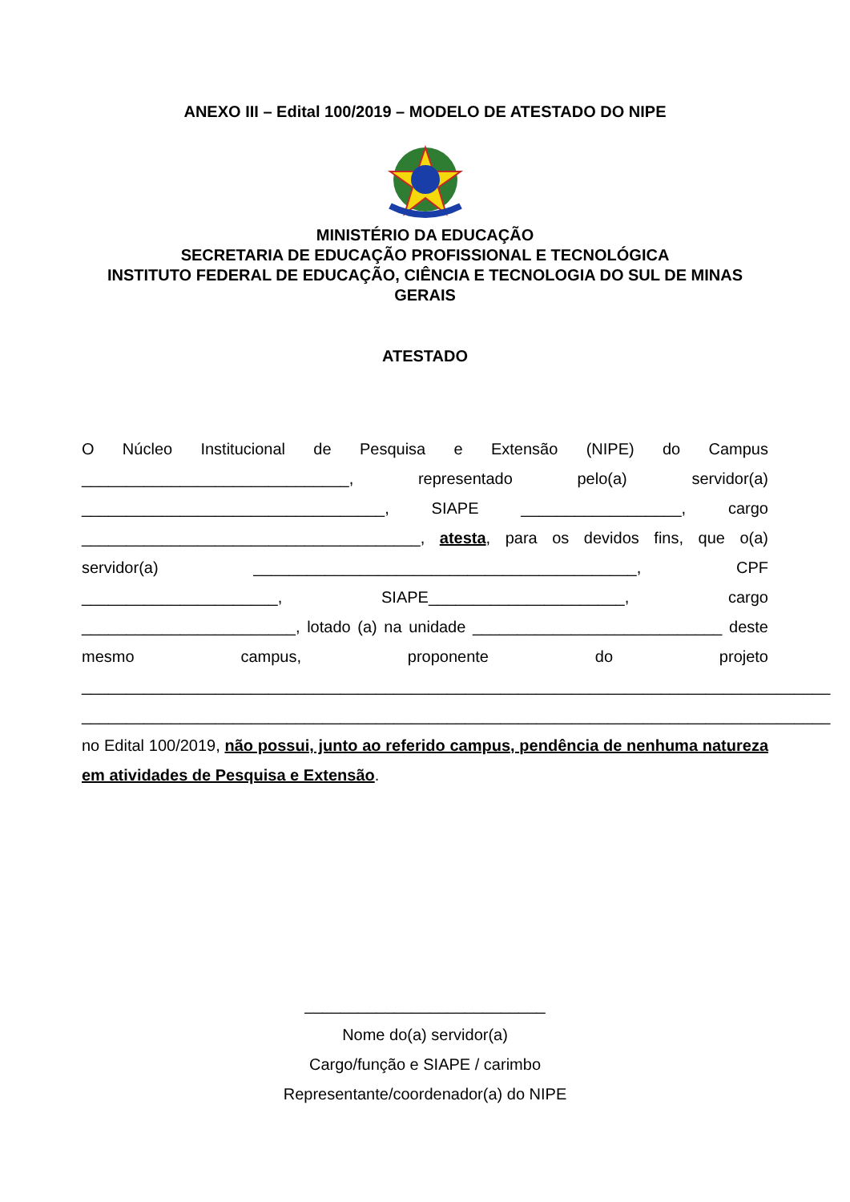ANEXO III – Edital 100/2019 – MODELO DE ATESTADO DO NIPE
MINISTÉRIO DA EDUCAÇÃO
SECRETARIA DE EDUCAÇÃO PROFISSIONAL E TECNOLÓGICA
INSTITUTO FEDERAL DE EDUCAÇÃO, CIÊNCIA E TECNOLOGIA DO SUL DE MINAS GERAIS
ATESTADO
O Núcleo Institucional de Pesquisa e Extensão (NIPE) do Campus ______________________________, representado pelo(a) servidor(a) __________________________________, SIAPE __________________, cargo ______________________________________, atesta, para os devidos fins, que o(a) servidor(a) ___________________________________________, CPF ______________________, SIAPE______________________, cargo ________________________, lotado (a) na unidade ____________________________ deste mesmo campus, proponente do projeto ____________________________________________________________________________________ ____________________________________________________________________________________ no Edital 100/2019, não possui, junto ao referido campus, pendência de nenhuma natureza em atividades de Pesquisa e Extensão.
___________________________
Nome do(a) servidor(a)
Cargo/função e SIAPE / carimbo
Representante/coordenador(a) do NIPE